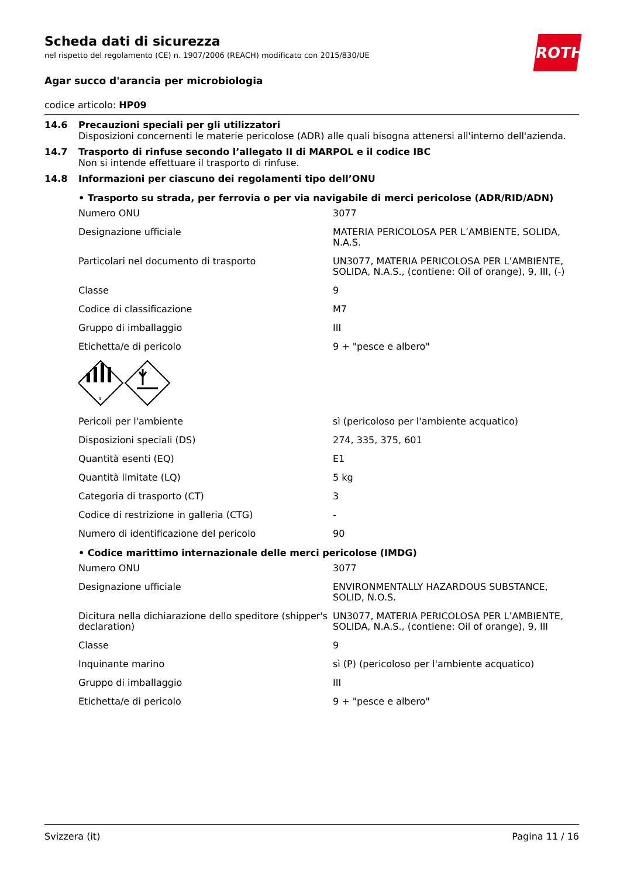ROTH
Scheda dati di sicurezza
nel rispetto del regolamento (CE) n. 1907/2006 (REACH) modificato con 2015/830/UE
Agar succo d'arancia per microbiologia
codice articolo: HP09
14.6 Precauzioni speciali per gli utilizzatori
Disposizioni concernenti le materie pericolose (ADR) alle quali bisogna attenersi all'interno dell'azienda.
14.7 Trasporto di rinfuse secondo l’allegato II di MARPOL e il codice IBC
Non si intende effettuare il trasporto di rinfuse.
14.8 Informazioni per ciascuno dei regolamenti tipo dell’ONU
• Trasporto su strada, per ferrovia o per via navigabile di merci pericolose (ADR/RID/ADN)
| Numero ONU | 3077 |
| Designazione ufficiale | MATERIA PERICOLOSA PER L’AMBIENTE, SOLIDA, N.A.S. |
| Particolari nel documento di trasporto | UN3077, MATERIA PERICOLOSA PER L’AMBIENTE, SOLIDA, N.A.S., (contiene: Oil of orange), 9, III, (-) |
| Classe | 9 |
| Codice di classificazione | M7 |
| Gruppo di imballaggio | III |
| Etichetta/e di pericolo | 9 + "pesce e albero" |
| 9 | |
| Pericoli per l'ambiente | sì (pericoloso per l'ambiente acquatico) |
| Disposizioni speciali (DS) | 274, 335, 375, 601 |
| Quantità esenti (EQ) | E1 |
| Quantità limitate (LQ) | 5 kg |
| Categoria di trasporto (CT) | 3 |
| Codice di restrizione in galleria (CTG) | - |
| Numero di identificazione del pericolo | 90 |
• Codice marittimo internazionale delle merci pericolose (IMDG)
| Numero ONU | 3077 |
| Designazione ufficiale | ENVIRONMENTALLY HAZARDOUS SUBSTANCE, SOLID, N.O.S. |
| Dicitura nella dichiarazione dello speditore (shipper's declaration) | UN3077, MATERIA PERICOLOSA PER L’AMBIENTE, SOLIDA, N.A.S., (contiene: Oil of orange), 9, III |
| Classe | 9 |
| Inquinante marino | sì (P) (pericoloso per l'ambiente acquatico) |
| Gruppo di imballaggio | III |
| Etichetta/e di pericolo | 9 + "pesce e albero" |
Svizzera (it) Pagina 11 / 16